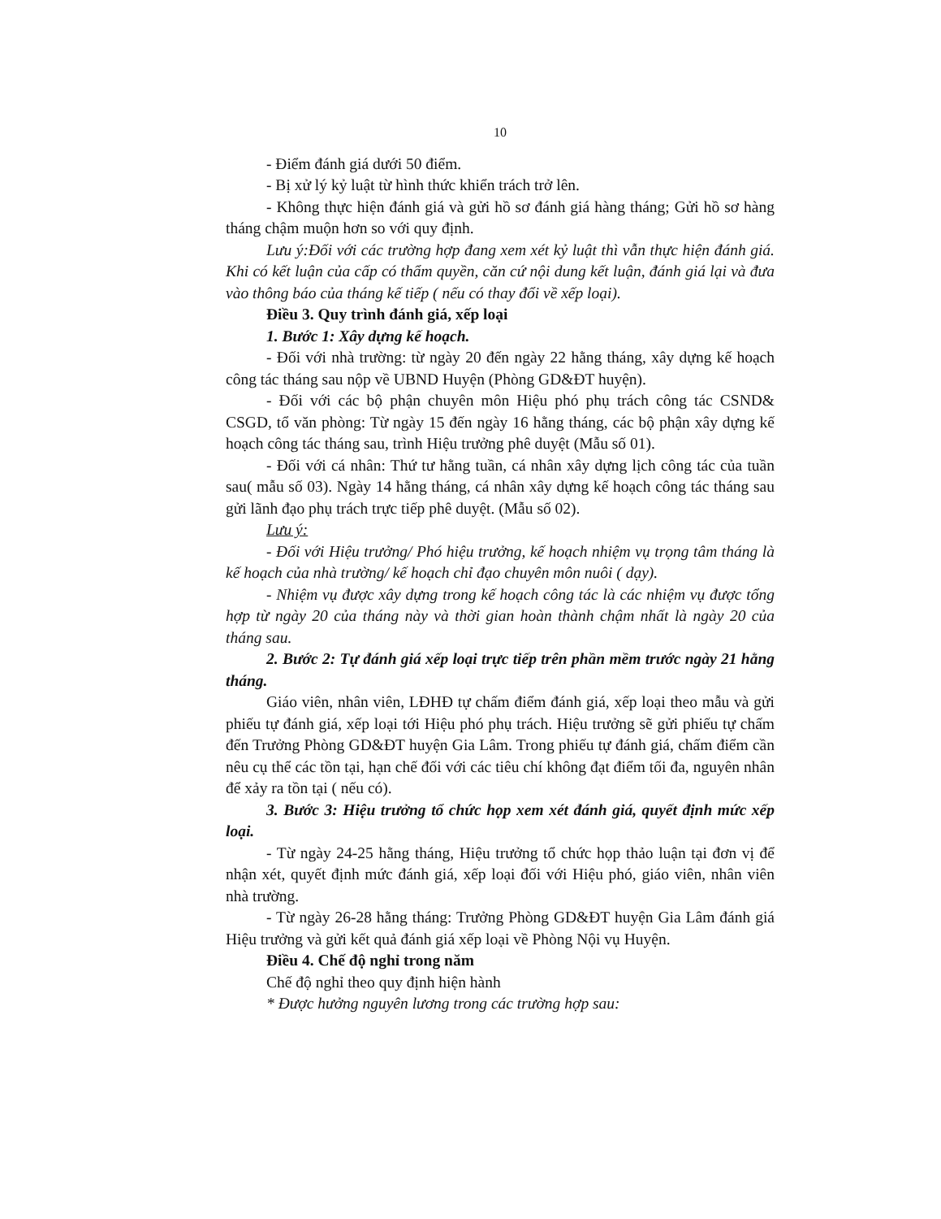10
- Điểm đánh giá dưới 50 điểm.
- Bị xử lý kỷ luật từ hình thức khiển trách trở lên.
- Không thực hiện đánh giá và gửi hồ sơ đánh giá hàng tháng; Gửi hồ sơ hàng tháng chậm muộn hơn so với quy định.
Lưu ý:Đối với các trường hợp đang xem xét kỷ luật thì vẫn thực hiện đánh giá. Khi có kết luận của cấp có thẩm quyền, căn cứ nội dung kết luận, đánh giá lại và đưa vào thông báo của tháng kế tiếp ( nếu có thay đổi về xếp loại).
Điều 3. Quy trình đánh giá, xếp loại
1. Bước 1: Xây dựng kế hoạch.
- Đối với nhà trường: từ ngày 20 đến ngày 22 hằng tháng, xây dựng kế hoạch công tác tháng sau nộp về UBND Huyện (Phòng GD&ĐT huyện).
- Đối với các bộ phận chuyên môn Hiệu phó phụ trách công tác CSND& CSGD, tổ văn phòng: Từ ngày 15 đến ngày 16 hằng tháng, các bộ phận xây dựng kế hoạch công tác tháng sau, trình Hiệu trưởng phê duyệt (Mẫu số 01).
- Đối với cá nhân: Thứ tư hằng tuần, cá nhân xây dựng lịch công tác của tuần sau( mẫu số 03). Ngày 14 hằng tháng, cá nhân xây dựng kế hoạch công tác tháng sau gửi lãnh đạo phụ trách trực tiếp phê duyệt. (Mẫu số 02).
Lưu ý:
- Đối với Hiệu trưởng/ Phó hiệu trưởng, kế hoạch nhiệm vụ trọng tâm tháng là kế hoạch của nhà trường/ kế hoạch chỉ đạo chuyên môn nuôi ( dạy).
- Nhiệm vụ được xây dựng trong kế hoạch công tác là các nhiệm vụ được tổng hợp từ ngày 20 của tháng này và thời gian hoàn thành chậm nhất là ngày 20 của tháng sau.
2. Bước 2: Tự đánh giá xếp loại trực tiếp trên phần mềm trước ngày 21 hằng tháng.
Giáo viên, nhân viên, LĐHĐ tự chấm điểm đánh giá, xếp loại theo mẫu và gửi phiếu tự đánh giá, xếp loại tới Hiệu phó phụ trách. Hiệu trưởng sẽ gửi phiếu tự chấm đến Trưởng Phòng GD&ĐT huyện Gia Lâm. Trong phiếu tự đánh giá, chấm điểm cần nêu cụ thể các tồn tại, hạn chế đối với các tiêu chí không đạt điểm tối đa, nguyên nhân để xảy ra tồn tại ( nếu có).
3. Bước 3: Hiệu trưởng tổ chức họp xem xét đánh giá, quyết định mức xếp loại.
- Từ ngày 24-25 hằng tháng, Hiệu trưởng tổ chức họp thảo luận tại đơn vị để nhận xét, quyết định mức đánh giá, xếp loại đối với Hiệu phó, giáo viên, nhân viên nhà trường.
- Từ ngày 26-28 hằng tháng: Trưởng Phòng GD&ĐT huyện Gia Lâm đánh giá Hiệu trưởng và gửi kết quả đánh giá xếp loại về Phòng Nội vụ Huyện.
Điều 4. Chế độ nghỉ trong năm
Chế độ nghỉ theo quy định hiện hành
* Được hưởng nguyên lương trong các trường hợp sau: